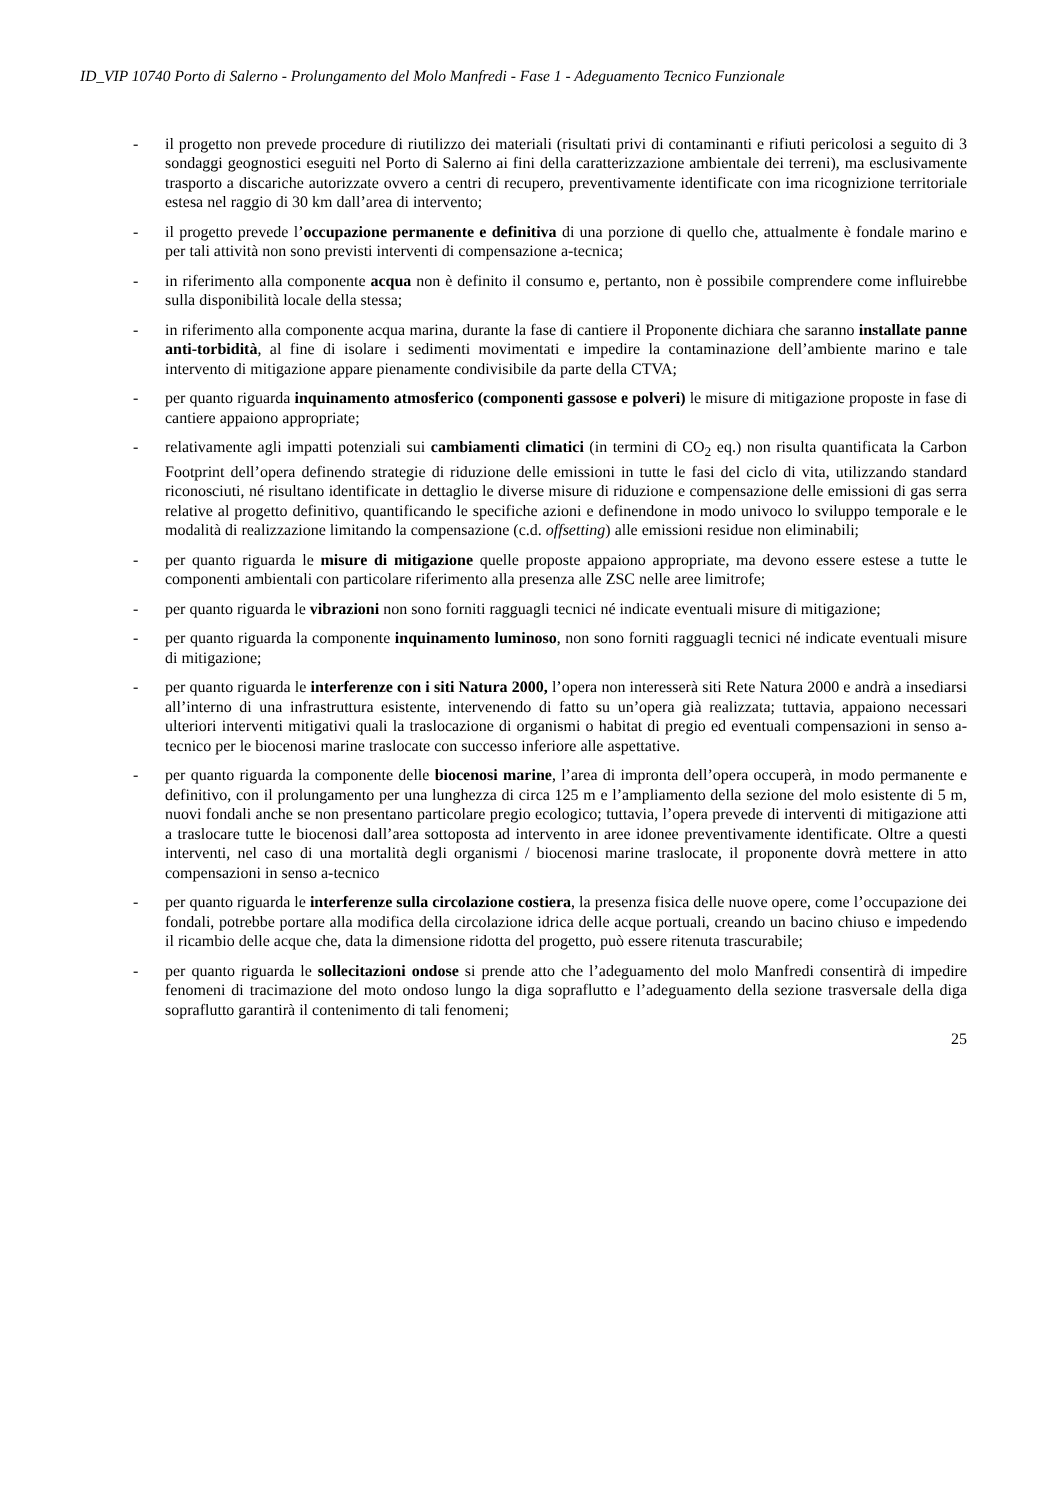ID_VIP 10740 Porto di Salerno - Prolungamento del Molo Manfredi - Fase 1 - Adeguamento Tecnico Funzionale
- il progetto non prevede procedure di riutilizzo dei materiali (risultati privi di contaminanti e rifiuti pericolosi a seguito di 3 sondaggi geognostici eseguiti nel Porto di Salerno ai fini della caratterizzazione ambientale dei terreni), ma esclusivamente trasporto a discariche autorizzate ovvero a centri di recupero, preventivamente identificate con ima ricognizione territoriale estesa nel raggio di 30 km dall’area di intervento;
- il progetto prevede l’occupazione permanente e definitiva di una porzione di quello che, attualmente è fondale marino e per tali attività non sono previsti interventi di compensazione a-tecnica;
- in riferimento alla componente acqua non è definito il consumo e, pertanto, non è possibile comprendere come influirebbe sulla disponibilità locale della stessa;
- in riferimento alla componente acqua marina, durante la fase di cantiere il Proponente dichiara che saranno installate panne anti-torbidità, al fine di isolare i sedimenti movimentati e impedire la contaminazione dell’ambiente marino e tale intervento di mitigazione appare pienamente condivisibile da parte della CTVA;
- per quanto riguarda inquinamento atmosferico (componenti gassose e polveri) le misure di mitigazione proposte in fase di cantiere appaiono appropriate;
- relativamente agli impatti potenziali sui cambiamenti climatici (in termini di CO<sub>2</sub> eq.) non risulta quantificata la Carbon Footprint dell’opera definendo strategie di riduzione delle emissioni in tutte le fasi del ciclo di vita, utilizzando standard riconosciuti, né risultano identificate in dettaglio le diverse misure di riduzione e compensazione delle emissioni di gas serra relative al progetto definitivo, quantificando le specifiche azioni e definendone in modo univoco lo sviluppo temporale e le modalità di realizzazione limitando la compensazione (c.d. offsetting) alle emissioni residue non eliminabili;
- per quanto riguarda le misure di mitigazione quelle proposte appaiono appropriate, ma devono essere estese a tutte le componenti ambientali con particolare riferimento alla presenza alle ZSC nelle aree limitrofe;
- per quanto riguarda le vibrazioni non sono forniti ragguagli tecnici né indicate eventuali misure di mitigazione;
- per quanto riguarda la componente inquinamento luminoso, non sono forniti ragguagli tecnici né indicate eventuali misure di mitigazione;
- per quanto riguarda le interferenze con i siti Natura 2000, l’opera non interesserà siti Rete Natura 2000 e andrà a insediarsi all’interno di una infrastruttura esistente, intervenendo di fatto su un’opera già realizzata; tuttavia, appaiono necessari ulteriori interventi mitigativi quali la traslocazione di organismi o habitat di pregio ed eventuali compensazioni in senso a-tecnico per le biocenosi marine traslocate con successo inferiore alle aspettative.
- per quanto riguarda la componente delle biocenosi marine, l’area di impronta dell’opera occuperà, in modo permanente e definitivo, con il prolungamento per una lunghezza di circa 125 m e l’ampliamento della sezione del molo esistente di 5 m, nuovi fondali anche se non presentano particolare pregio ecologico; tuttavia, l’opera prevede di interventi di mitigazione atti a traslocare tutte le biocenosi dall’area sottoposta ad intervento in aree idonee preventivamente identificate. Oltre a questi interventi, nel caso di una mortalità degli organismi / biocenosi marine traslocate, il proponente dovrà mettere in atto compensazioni in senso a-tecnico
- per quanto riguarda le interferenze sulla circolazione costiera, la presenza fisica delle nuove opere, come l’occupazione dei fondali, potrebbe portare alla modifica della circolazione idrica delle acque portuali, creando un bacino chiuso e impedendo il ricambio delle acque che, data la dimensione ridotta del progetto, può essere ritenuta trascurabile;
- per quanto riguarda le sollecitazioni ondose si prende atto che l’adeguamento del molo Manfredi consentirà di impedire fenomeni di tracimazione del moto ondoso lungo la diga sopraflutto e l’adeguamento della sezione trasversale della diga sopraflutto garantirà il contenimento di tali fenomeni;
25